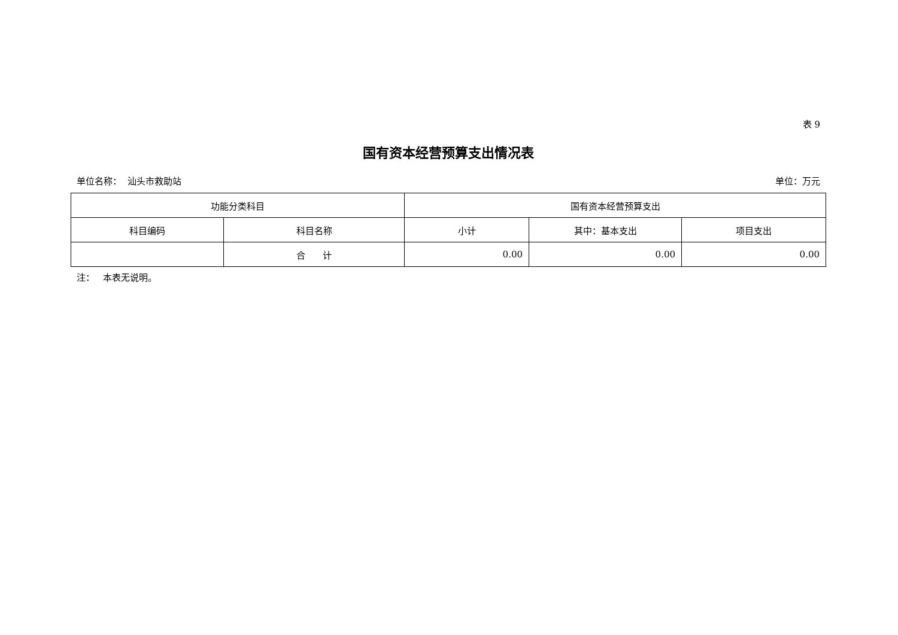表 9
国有资本经营预算支出情况表
单位名称： 汕头市救助站 单位：万元
| 功能分类科目 | | 国有资本经营预算支出 | | |
| --- | --- | --- | --- | --- |
| 科目编码 | 科目名称 | 小计 | 其中：基本支出 | 项目支出 |
| | 合 计 | 0.00 | 0.00 | 0.00 |
注： 本表无说明。